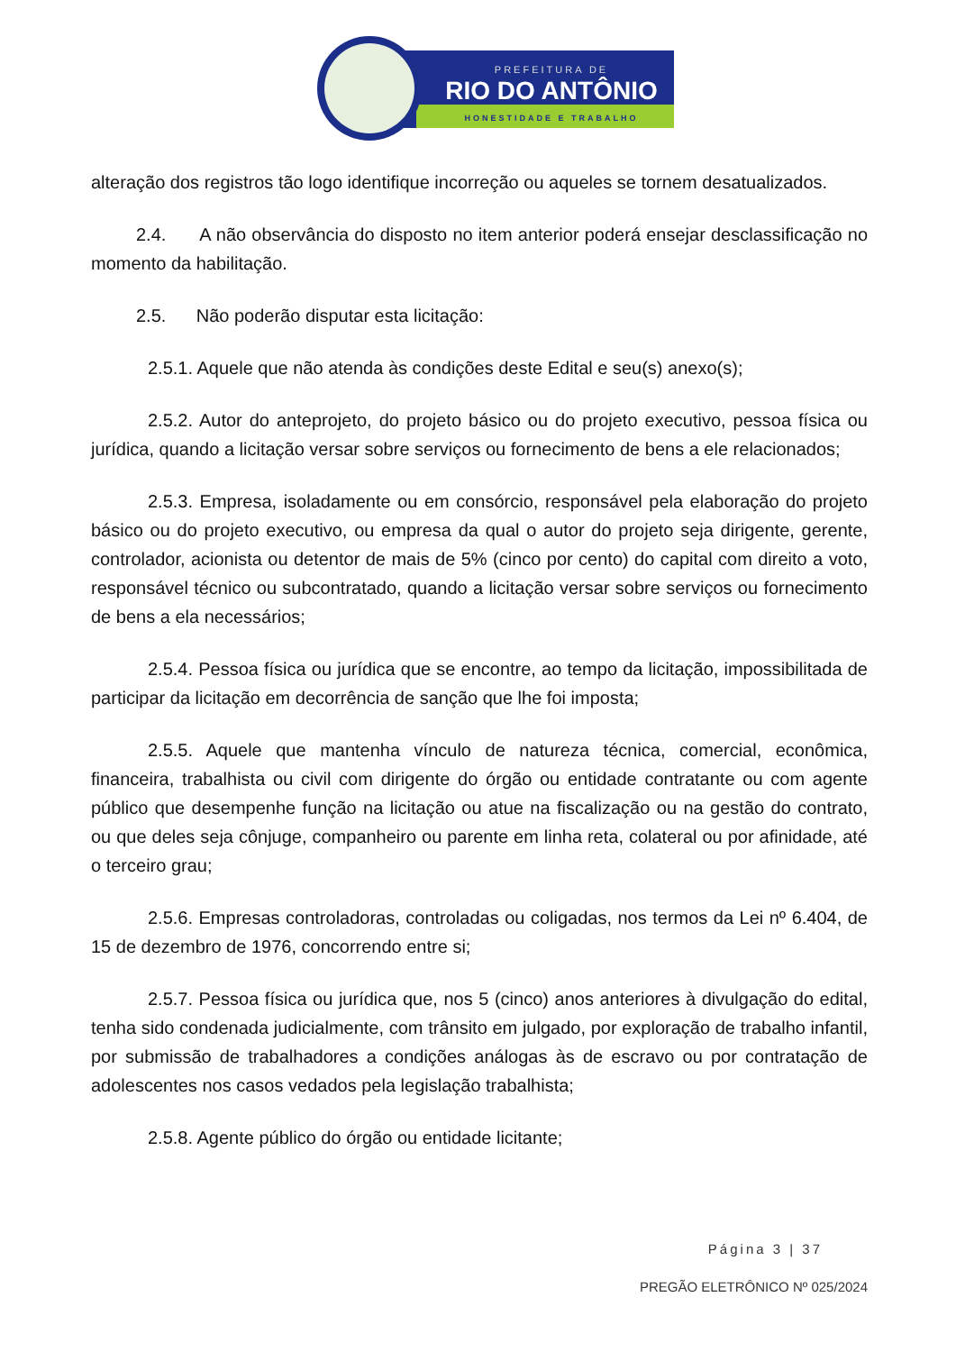PREFEITURA DE
RIO DO ANTÔNIO
HONESTIDADE E TRABALHO
alteração dos registros tão logo identifique incorreção ou aqueles se tornem desatualizados.
2.4. A não observância do disposto no item anterior poderá ensejar desclassificação no momento da habilitação.
2.5. Não poderão disputar esta licitação:
2.5.1. Aquele que não atenda às condições deste Edital e seu(s) anexo(s);
2.5.2. Autor do anteprojeto, do projeto básico ou do projeto executivo, pessoa física ou jurídica, quando a licitação versar sobre serviços ou fornecimento de bens a ele relacionados;
2.5.3. Empresa, isoladamente ou em consórcio, responsável pela elaboração do projeto básico ou do projeto executivo, ou empresa da qual o autor do projeto seja dirigente, gerente, controlador, acionista ou detentor de mais de 5% (cinco por cento) do capital com direito a voto, responsável técnico ou subcontratado, quando a licitação versar sobre serviços ou fornecimento de bens a ela necessários;
2.5.4. Pessoa física ou jurídica que se encontre, ao tempo da licitação, impossibilitada de participar da licitação em decorrência de sanção que lhe foi imposta;
2.5.5. Aquele que mantenha vínculo de natureza técnica, comercial, econômica, financeira, trabalhista ou civil com dirigente do órgão ou entidade contratante ou com agente público que desempenhe função na licitação ou atue na fiscalização ou na gestão do contrato, ou que deles seja cônjuge, companheiro ou parente em linha reta, colateral ou por afinidade, até o terceiro grau;
2.5.6. Empresas controladoras, controladas ou coligadas, nos termos da Lei nº 6.404, de 15 de dezembro de 1976, concorrendo entre si;
2.5.7. Pessoa física ou jurídica que, nos 5 (cinco) anos anteriores à divulgação do edital, tenha sido condenada judicialmente, com trânsito em julgado, por exploração de trabalho infantil, por submissão de trabalhadores a condições análogas às de escravo ou por contratação de adolescentes nos casos vedados pela legislação trabalhista;
2.5.8. Agente público do órgão ou entidade licitante;
Página 3 | 37
PREGÃO ELETRÔNICO Nº 025/2024